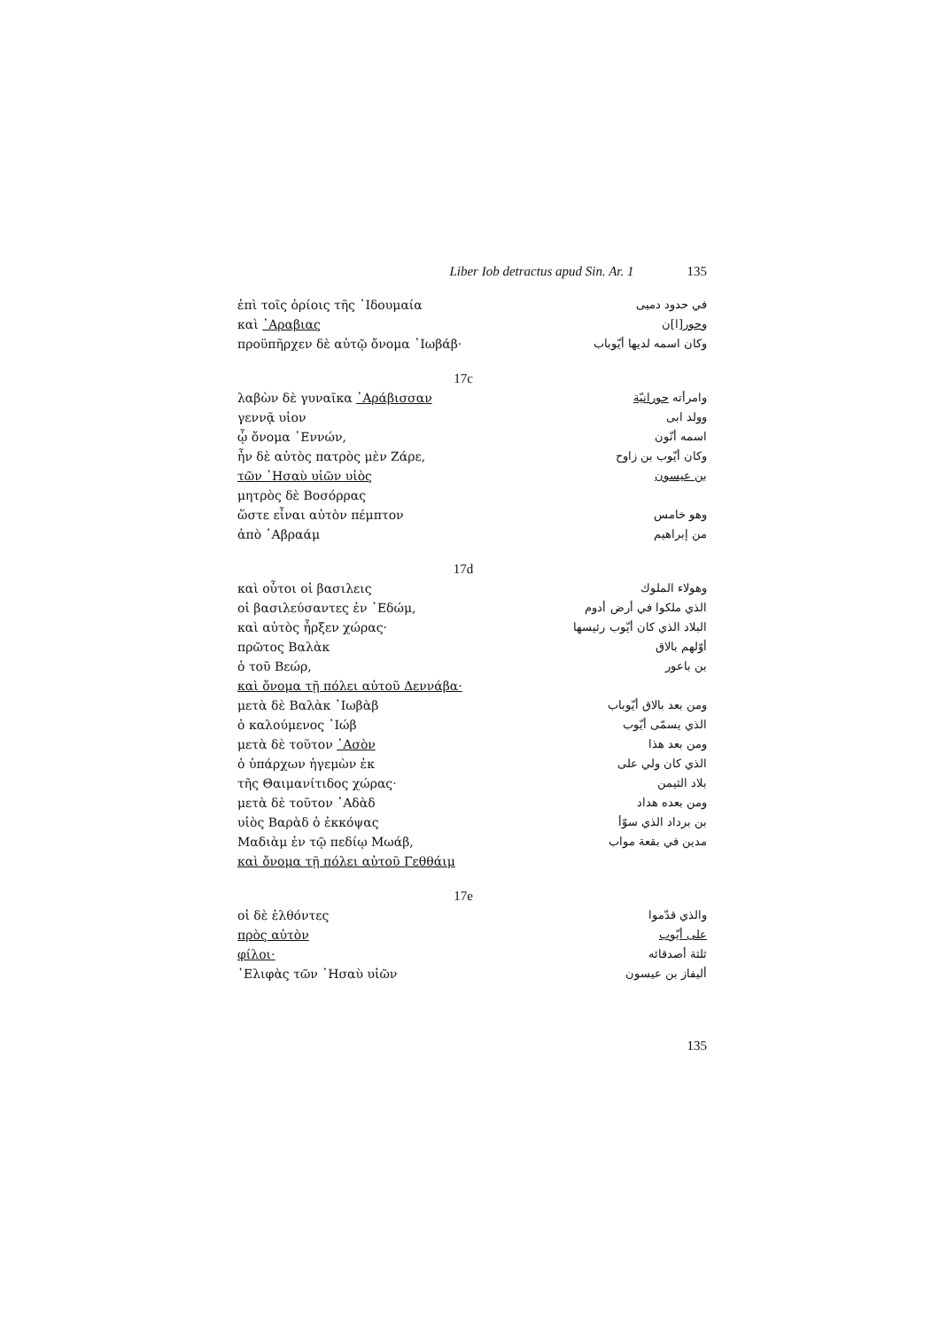Liber Iob detractus apud Sin. Ar. 1 135
ἐπὶ τοῖς ὁρίοις τῆς ᾿Ιδουμαία في حدود دميى
καὶ ᾿Αραβιας وحور[ا]ن
προϋπῆρχεν δὲ αὐτῷ ὄνομα ᾿Ιωβάβ· وكان اسمه لديها أيّوباب
17c
λαβὼν δὲ γυναῖκα ᾿Αράβισσαν وامرأته حورانيّة
γεννᾷ υἱον وولد ابى
ᾧ ὄνομα ᾿Εννών, اسمه أنّون
ἦν δὲ αὐτὸς πατρὸς μὲν Ζάρε, وكان أيّوب بن زاوح
τῶν ᾿Ησαὺ υἱῶν υἱὸς بن عيسون
μητρὸς δὲ Βοσόρρας
ὥστε εἶναι αὐτὸν πέμπτον وهو خامس
ἀπὸ ᾿Αβραάμ من إبراهيم
17d
καὶ οὗτοι οἱ βασιλεις وهولاء الملوك
οἱ βασιλεύσαντες ἐν ᾿Εδώμ, الذي ملكوا في أرض أدوم
καὶ αὐτὸς ἦρξεν χώρας· البلاد الذي كان أيّوب رئيسها
πρῶτος Βαλὰκ أوّلهم بالاق
ὁ τοῦ Βεώρ, بن باعور
καὶ ὄνομα τῇ πόλει αὐτοῦ Δεννάβα·
μετὰ δὲ Βαλὰκ ᾿Ιωβὰβ ومن بعد بالاق أيّوباب
ὁ καλούμενος ᾿Ιώβ الذي يسمّى أيّوب
μετὰ δὲ τοῦτον ῾Ασὸν ومن بعد هذا
ὁ ὑπάρχων ἡγεμὼν ἐκ الذي كان ولي على
τῆς Θαιμανίτιδος χώρας· بلاد الثيمن
μετὰ δὲ τοῦτον ῾Αδὰδ ومن بعده هداد
υἱὸς Βαρὰδ ὁ ἐκκόψας بن برداد الذي سوّأ
Μαδιὰμ ἐν τῷ πεδίῳ Μωάβ, مدين في بقعة مواب
καὶ ὄνομα τῇ πόλει αὐτοῦ Γεθθάιμ
17e
οἱ δὲ ἐλθόντες والذي قدّموا
πρὸς αὐτὸν على أيّوب
φίλοι· ثلثة أصدقائه
᾿Ελιφὰς τῶν ᾿Ησαὺ υἱῶν أليفاز بن عيسون
135